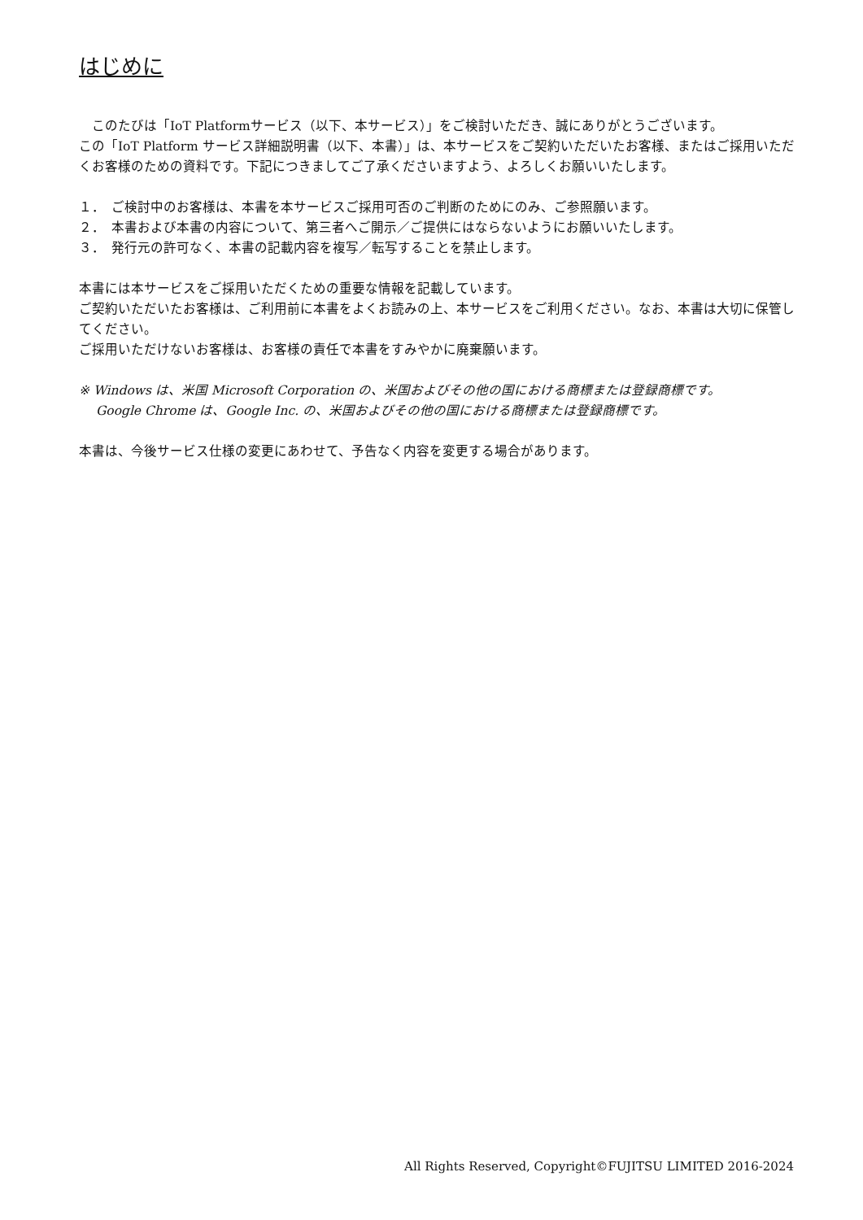はじめに
　このたびは「IoT Platformサービス（以下、本サービス）」をご検討いただき、誠にありがとうございます。
この「IoT Platform サービス詳細説明書（以下、本書）」は、本サービスをご契約いただいたお客様、またはご採用いただくお客様のための資料です。下記につきましてご了承くださいますよう、よろしくお願いいたします。
１．　ご検討中のお客様は、本書を本サービスご採用可否のご判断のためにのみ、ご参照願います。
２．　本書および本書の内容について、第三者へご開示／ご提供にはならないようにお願いいたします。
３．　発行元の許可なく、本書の記載内容を複写／転写することを禁止します。
本書には本サービスをご採用いただくための重要な情報を記載しています。
ご契約いただいたお客様は、ご利用前に本書をよくお読みの上、本サービスをご利用ください。なお、本書は大切に保管してください。
ご採用いただけないお客様は、お客様の責任で本書をすみやかに廃棄願います。
※ Windows は、米国 Microsoft Corporation の、米国およびその他の国における商標または登録商標です。
　 Google Chrome は、Google Inc. の、米国およびその他の国における商標または登録商標です。
本書は、今後サービス仕様の変更にあわせて、予告なく内容を変更する場合があります。
All Rights Reserved, Copyright©FUJITSU LIMITED 2016-2024